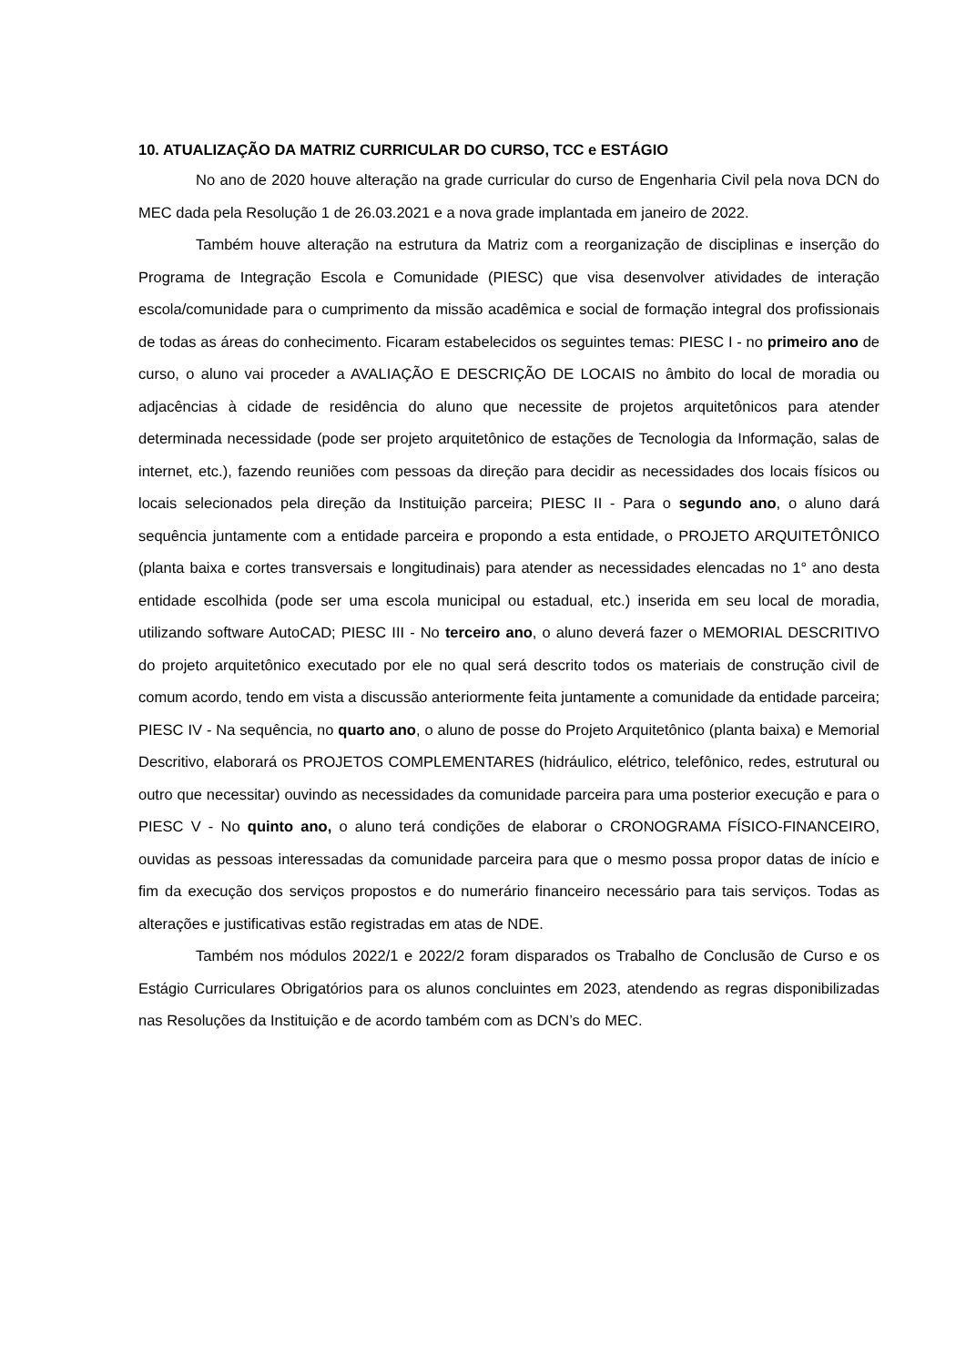10. ATUALIZAÇÃO DA MATRIZ CURRICULAR DO CURSO, TCC e ESTÁGIO
No ano de 2020 houve alteração na grade curricular do curso de Engenharia Civil pela nova DCN do MEC dada pela Resolução 1 de 26.03.2021 e a nova grade implantada em janeiro de 2022.
Também houve alteração na estrutura da Matriz com a reorganização de disciplinas e inserção do Programa de Integração Escola e Comunidade (PIESC) que visa desenvolver atividades de interação escola/comunidade para o cumprimento da missão acadêmica e social de formação integral dos profissionais de todas as áreas do conhecimento. Ficaram estabelecidos os seguintes temas: PIESC I - no primeiro ano de curso, o aluno vai proceder a AVALIAÇÃO E DESCRIÇÃO DE LOCAIS no âmbito do local de moradia ou adjacências à cidade de residência do aluno que necessite de projetos arquitetônicos para atender determinada necessidade (pode ser projeto arquitetônico de estações de Tecnologia da Informação, salas de internet, etc.), fazendo reuniões com pessoas da direção para decidir as necessidades dos locais físicos ou locais selecionados pela direção da Instituição parceira; PIESC II - Para o segundo ano, o aluno dará sequência juntamente com a entidade parceira e propondo a esta entidade, o PROJETO ARQUITETÔNICO (planta baixa e cortes transversais e longitudinais) para atender as necessidades elencadas no 1° ano desta entidade escolhida (pode ser uma escola municipal ou estadual, etc.) inserida em seu local de moradia, utilizando software AutoCAD; PIESC III - No terceiro ano, o aluno deverá fazer o MEMORIAL DESCRITIVO do projeto arquitetônico executado por ele no qual será descrito todos os materiais de construção civil de comum acordo, tendo em vista a discussão anteriormente feita juntamente a comunidade da entidade parceira; PIESC IV - Na sequência, no quarto ano, o aluno de posse do Projeto Arquitetônico (planta baixa) e Memorial Descritivo, elaborará os PROJETOS COMPLEMENTARES (hidráulico, elétrico, telefônico, redes, estrutural ou outro que necessitar) ouvindo as necessidades da comunidade parceira para uma posterior execução e para o PIESC V - No quinto ano, o aluno terá condições de elaborar o CRONOGRAMA FÍSICO-FINANCEIRO, ouvidas as pessoas interessadas da comunidade parceira para que o mesmo possa propor datas de início e fim da execução dos serviços propostos e do numerário financeiro necessário para tais serviços. Todas as alterações e justificativas estão registradas em atas de NDE.
Também nos módulos 2022/1 e 2022/2 foram disparados os Trabalho de Conclusão de Curso e os Estágio Curriculares Obrigatórios para os alunos concluintes em 2023, atendendo as regras disponibilizadas nas Resoluções da Instituição e de acordo também com as DCN’s do MEC.